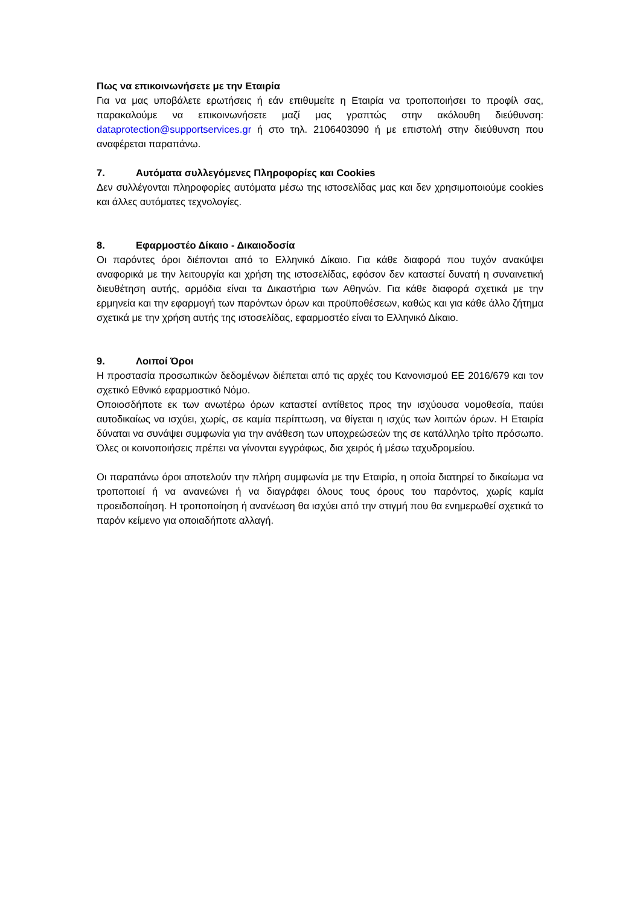Πως να επικοινωνήσετε με την Εταιρία
Για να μας υποβάλετε ερωτήσεις ή εάν επιθυμείτε η Εταιρία να τροποποιήσει το προφίλ σας, παρακαλούμε να επικοινωνήσετε μαζί μας γραπτώς στην ακόλουθη διεύθυνση: dataprotection@supportservices.gr ή στο τηλ. 2106403090 ή με επιστολή στην διεύθυνση που αναφέρεται παραπάνω.
7. Αυτόματα συλλεγόμενες Πληροφορίες και Cookies
Δεν συλλέγονται πληροφορίες αυτόματα μέσω της ιστοσελίδας μας και δεν χρησιμοποιούμε cookies και άλλες αυτόματες τεχνολογίες.
8. Εφαρμοστέο Δίκαιο - Δικαιοδοσία
Οι παρόντες όροι διέπονται από το Ελληνικό Δίκαιο. Για κάθε διαφορά που τυχόν ανακύψει αναφορικά με την λειτουργία και χρήση της ιστοσελίδας, εφόσον δεν καταστεί δυνατή η συναινετική διευθέτηση αυτής, αρμόδια είναι τα Δικαστήρια των Αθηνών. Για κάθε διαφορά σχετικά με την ερμηνεία και την εφαρμογή των παρόντων όρων και προϋποθέσεων, καθώς και για κάθε άλλο ζήτημα σχετικά με την χρήση αυτής της ιστοσελίδας, εφαρμοστέο είναι το Ελληνικό Δίκαιο.
9. Λοιποί Όροι
Η προστασία προσωπικών δεδομένων διέπεται από τις αρχές του Κανονισμού ΕΕ 2016/679 και τον σχετικό Εθνικό εφαρμοστικό Νόμο.
Οποιοσδήποτε εκ των ανωτέρω όρων καταστεί αντίθετος προς την ισχύουσα νομοθεσία, παύει αυτοδικαίως να ισχύει, χωρίς, σε καμία περίπτωση, να θίγεται η ισχύς των λοιπών όρων. Η Εταιρία δύναται να συνάψει συμφωνία για την ανάθεση των υποχρεώσεών της σε κατάλληλο τρίτο πρόσωπο. Όλες οι κοινοποιήσεις πρέπει να γίνονται εγγράφως, δια χειρός ή μέσω ταχυδρομείου.
Οι παραπάνω όροι αποτελούν την πλήρη συμφωνία με την Εταιρία, η οποία διατηρεί το δικαίωμα να τροποποιεί ή να ανανεώνει ή να διαγράφει όλους τους όρους του παρόντος, χωρίς καμία προειδοποίηση. Η τροποποίηση ή ανανέωση θα ισχύει από την στιγμή που θα ενημερωθεί σχετικά το παρόν κείμενο για οποιαδήποτε αλλαγή.